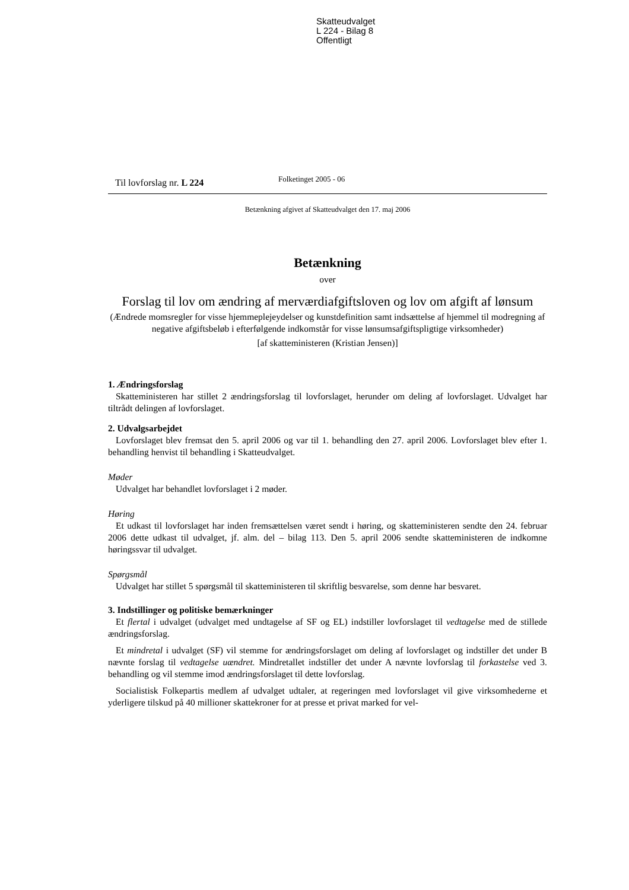Skatteudvalget
L 224 - Bilag 8
Offentligt
Til lovforslag nr. L 224
Folketinget 2005 - 06
Betænkning afgivet af Skatteudvalget den 17. maj 2006
Betænkning
over
Forslag til lov om ændring af merværdiafgiftsloven og lov om afgift af lønsum
(Ændrede momsregler for visse hjemmeplejeydelser og kunstdefinition samt indsættelse af hjemmel til modregning af negative afgiftsbeløb i efterfølgende indkomstår for visse lønsumsafgiftspligtige virksomheder)
[af skatteministeren (Kristian Jensen)]
1. Ændringsforslag
Skatteministeren har stillet 2 ændringsforslag til lovforslaget, herunder om deling af lovforslaget. Udvalget har tiltrådt delingen af lovforslaget.
2. Udvalgsarbejdet
Lovforslaget blev fremsat den 5. april 2006 og var til 1. behandling den 27. april 2006. Lovforslaget blev efter 1. behandling henvist til behandling i Skatteudvalget.
Møder
Udvalget har behandlet lovforslaget i 2 møder.
Høring
Et udkast til lovforslaget har inden fremsættelsen været sendt i høring, og skatteministeren sendte den 24. februar 2006 dette udkast til udvalget, jf. alm. del – bilag 113. Den 5. april 2006 sendte skatteministeren de indkomne høringssvar til udvalget.
Spørgsmål
Udvalget har stillet 5 spørgsmål til skatteministeren til skriftlig besvarelse, som denne har besvaret.
3. Indstillinger og politiske bemærkninger
Et flertal i udvalget (udvalget med undtagelse af SF og EL) indstiller lovforslaget til vedtagelse med de stillede ændringsforslag.
Et mindretal i udvalget (SF) vil stemme for ændringsforslaget om deling af lovforslaget og indstiller det under B nævnte forslag til vedtagelse uændret. Mindretallet indstiller det under A nævnte lovforslag til forkastelse ved 3. behandling og vil stemme imod ændringsforslaget til dette lovforslag.
Socialistisk Folkepartis medlem af udvalget udtaler, at regeringen med lovforslaget vil give virksomhederne et yderligere tilskud på 40 millioner skattekroner for at presse et privat marked for vel-